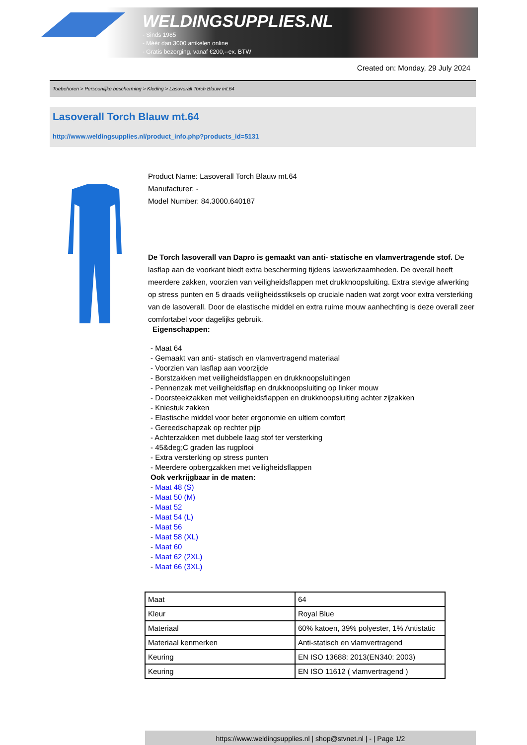WELDINGSUPPLIES.NL
- Sinds 1985
- Méér dan 3000 artikelen online
- Gratis bezorging, vanaf €200,--ex. BTW
Created on: Monday, 29 July 2024
Toebehoren > Persoonlijke bescherming > Kleding > Lasoverall Torch Blauw mt.64
Lasoverall Torch Blauw mt.64
http://www.weldingsupplies.nl/product_info.php?products_id=5131
Product Name: Lasoverall Torch Blauw mt.64
Manufacturer: -
Model Number: 84.3000.640187
De Torch lasoverall van Dapro is gemaakt van anti- statische en vlamvertragende stof. De lasflap aan de voorkant biedt extra bescherming tijdens laswerkzaamheden. De overall heeft meerdere zakken, voorzien van veiligheidsflappen met drukknoopsluiting. Extra stevige afwerking op stress punten en 5 draads veiligheidsstiksels op cruciale naden wat zorgt voor extra versterking van de lasoverall. Door de elastische middel en extra ruime mouw aanhechting is deze overall zeer comfortabel voor dagelijks gebruik.
Eigenschappen:
- Maat 64
- Gemaakt van anti- statisch en vlamvertragend materiaal
- Voorzien van lasflap aan voorzijde
- Borstzakken met veiligheidsflappen en drukknoopsluitingen
- Pennenzak met veiligheidsflap en drukknoopsluiting op linker mouw
- Doorsteekzakken met veiligheidsflappen en drukknoopsluiting achter zijzakken
- Kniestuk zakken
- Elastische middel voor beter ergonomie en ultiem comfort
- Gereedschapzak op rechter pijp
- Achterzakken met dubbele laag stof ter versterking
- 45&deg;C graden las rugplooi
- Extra versterking op stress punten
- Meerdere opbergzakken met veiligheidsflappen
Ook verkrijgbaar in de maten:
- Maat 48 (S)
- Maat 50 (M)
- Maat 52
- Maat 54 (L)
- Maat 56
- Maat 58 (XL)
- Maat 60
- Maat 62 (2XL)
- Maat 66 (3XL)
| Maat | 64 |
| Kleur | Royal Blue |
| Materiaal | 60% katoen, 39% polyester, 1% Antistatic |
| Materiaal kenmerken | Anti-statisch en vlamvertragend |
| Keuring | EN ISO 13688: 2013(EN340: 2003) |
| Keuring | EN ISO 11612 ( vlamvertragend ) |
https://www.weldingsupplies.nl | shop@stvnet.nl | - | Page 1/2